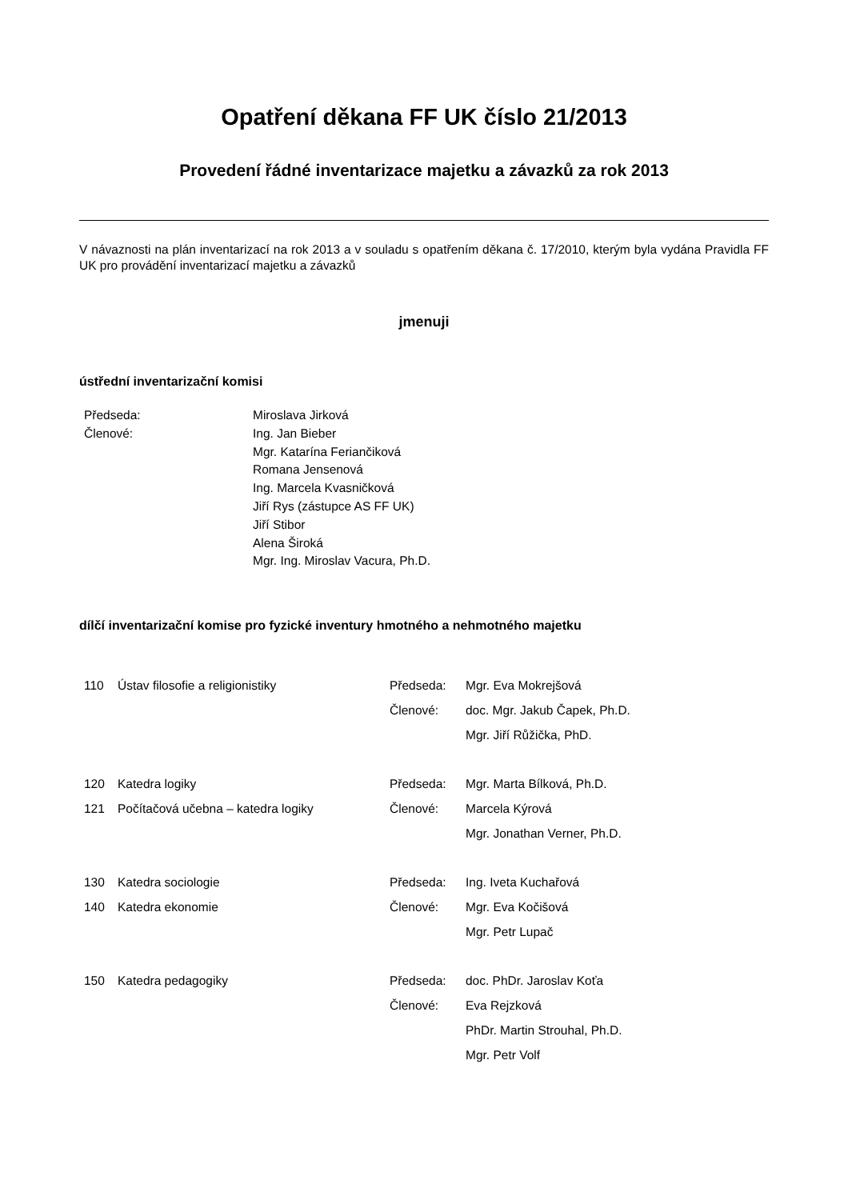Opatření děkana FF UK číslo 21/2013
Provedení řádné inventarizace majetku a závazků za rok 2013
V návaznosti na plán inventarizací na rok 2013 a v souladu s opatřením děkana č. 17/2010, kterým byla vydána Pravidla FF UK pro provádění inventarizací majetku a závazků
jmenuji
ústřední inventarizační komisi
| Předseda: | Miroslava Jirková |
| Členové: | Ing. Jan Bieber Mgr. Katarína Feriančiková Romana Jensenová Ing. Marcela Kvasničková Jiří Rys (zástupce AS FF UK) Jiří Stibor Alena Široká Mgr. Ing. Miroslav Vacura, Ph.D. |
dílčí inventarizační komise pro fyzické inventury hmotného a nehmotného majetku
| 110 | Ústav filosofie a religionistiky | Předseda: | Mgr. Eva Mokrejšová |
| | | Členové: | doc. Mgr. Jakub Čapek, Ph.D. |
| | | | Mgr. Jiří Růžička, PhD. |
| 120 | Katedra logiky | Předseda: | Mgr. Marta Bílková, Ph.D. |
| 121 | Počítačová učebna – katedra logiky | Členové: | Marcela Kýrová |
| | | | Mgr. Jonathan Verner, Ph.D. |
| 130 | Katedra sociologie | Předseda: | Ing. Iveta Kuchařová |
| 140 | Katedra ekonomie | Členové: | Mgr. Eva Kočišová |
| | | | Mgr. Petr Lupač |
| 150 | Katedra pedagogiky | Předseda: | doc. PhDr. Jaroslav Koťa |
| | | Členové: | Eva Rejzková |
| | | | PhDr. Martin Strouhal, Ph.D. |
| | | | Mgr. Petr Volf |